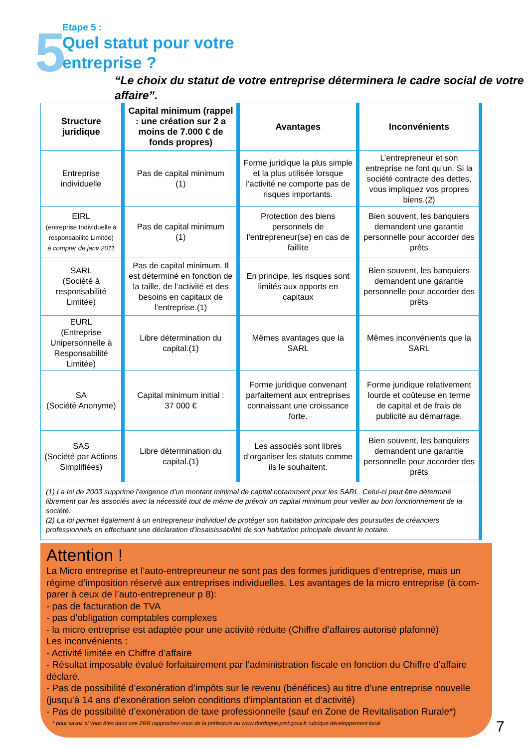5
Etape 5 :
Quel statut pour votre
entreprise ?
“Le choix du statut de votre entreprise déterminera le cadre social de votre affaire”.
| Structure juridique | Capital minimum (rappel : une création sur 2 a moins de 7.000 € de fonds propres) | Avantages | Inconvénients |
| --- | --- | --- | --- |
| Entreprise individuelle | Pas de capital minimum (1) | Forme juridique la plus simple et la plus utilisée lorsque l’activité ne comporte pas de risques importants. | L’entrepreneur et son entreprise ne font qu’un. Si la société contracte des dettes, vous impliquez vos propres biens.(2) |
| EIRL (entreprise Individuelle à responsabilité Limitée) à compter de janv 2011 | Pas de capital minimum (1) | Protection des biens personnels de l’entrepreneur(se) en cas de faillite | Bien souvent, les banquiers demandent une garantie personnelle pour accorder des prêts |
| SARL (Société à responsabilité Limitée) | Pas de capital minimum. Il est déterminé en fonction de la taille, de l’activité et des besoins en capitaux de l’entreprise.(1) | En principe, les risques sont limités aux apports en capitaux | Bien souvent, les banquiers demandent une garantie personnelle pour accorder des prêts |
| EURL (Entreprise Unipersonnelle à Responsabilité Limitée) | Libre détermination du capital.(1) | Mêmes avantages que la SARL | Mêmes inconvénients que la SARL |
| SA (Société Anonyme) | Capital minimum initial : 37 000 € | Forme juridique convenant parfaitement aux entreprises connaissant une croissance forte. | Forme juridique relativement lourde et coûteuse en terme de capital et de frais de publicité au démarrage. |
| SAS (Société par Actions Simplifiées) | Libre détermination du capital.(1) | Les associés sont libres d’organiser les statuts comme ils le souhaitent. | Bien souvent, les banquiers demandent une garantie personnelle pour accorder des prêts |
| (1) La loi de 2003 supprime l’exigence d’un montant minimal de capital notamment pour les SARL. Celui-ci peut être déterminé librement par les associés avec la nécessité tout de même de prévoir un capital minimum pour veiller au bon fonctionnement de la société. (2) La loi permet également à un entrepreneur individuel de protéger son habitation principale des poursuites de créanciers professionnels en effectuant une déclaration d’insaisissabilité de son habitation principale devant le notaire. | | | |
Attention !
La Micro entreprise et l’auto-entrepreuneur ne sont pas des formes juridiques d’entreprise, mais un régime d’imposition réservé aux entreprises individuelles. Les avantages de la micro entreprise (à com-parer à ceux de l’auto-entrepreneur p 8):
- pas de facturation de TVA
- pas d’obligation comptables complexes
- la micro entreprise est adaptée pour une activité réduite (Chiffre d’affaires autorisé plafonné)
Les inconvénients :
- Activité limitée en Chiffre d’affaire
- Résultat imposable évalué forfaitairement par l’administration fiscale en fonction du Chiffre d’affaire déclaré.
- Pas de possibilité d’exonération d’impôts sur le revenu (bénéfices) au titre d’une entreprise nouvelle (jusqu’à 14 ans d’exonération selon conditions d’implantation et d’activité)
- Pas de possibilité d’exonération de taxe professionnelle (sauf en Zone de Revitalisation Rurale*)
* pour savoir si vous êtes dans une ZRR rapprochez-vous de la préfecture ou www.dordogne.pref.gouv.fr rubrique développement local
7